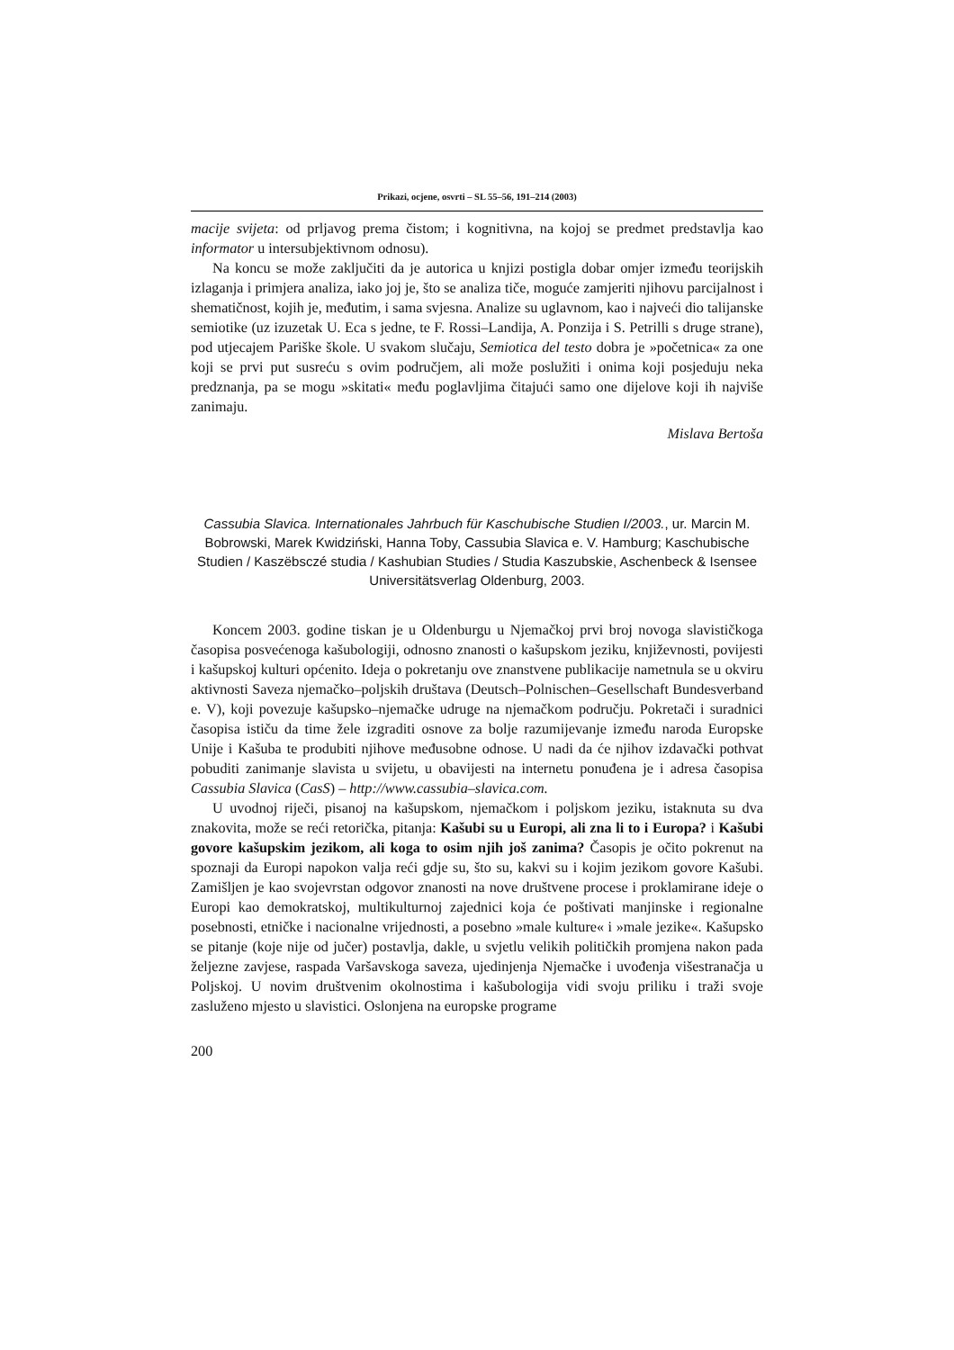Prikazi, ocjene, osvrti – SL 55–56, 191–214 (2003)
macije svijeta: od prljavog prema čistom; i kognitivna, na kojoj se predmet predstavlja kao informator u intersubjektivnom odnosu).
Na koncu se može zaključiti da je autorica u knjizi postigla dobar omjer između teorijskih izlaganja i primjera analiza, iako joj je, što se analiza tiče, moguće zamjeriti njihovu parcijalnost i shematičnost, kojih je, međutim, i sama svjesna. Analize su uglavnom, kao i najveći dio talijanske semiotike (uz izuzetak U. Eca s jedne, te F. Rossi–Landija, A. Ponzija i S. Petrilli s druge strane), pod utjecajem Pariške škole. U svakom slučaju, Semiotica del testo dobra je »početnica« za one koji se prvi put susreću s ovim područjem, ali može poslužiti i onima koji posjeduju neka predznanja, pa se mogu »skitati« među poglavljima čitajući samo one dijelove koji ih najviše zanimaju.
Mislava Bertoša
Cassubia Slavica. Internationales Jahrbuch für Kaschubische Studien I/2003., ur. Marcin M. Bobrowski, Marek Kwidziński, Hanna Toby, Cassubia Slavica e. V. Hamburg; Kaschubische Studien / Kaszëbsczé studia / Kashubian Studies / Studia Kaszubskie, Aschenbeck & Isensee Universitätsverlag Oldenburg, 2003.
Koncem 2003. godine tiskan je u Oldenburgu u Njemačkoj prvi broj novoga slavističkoga časopisa posvećenoga kašubologiji, odnosno znanosti o kašupskom jeziku, književnosti, povijesti i kašupskoj kulturi općenito. Ideja o pokretanju ove znanstvene publikacije nametnula se u okviru aktivnosti Saveza njemačko–poljskih društava (Deutsch–Polnischen–Gesellschaft Bundesverband e. V), koji povezuje kašupsko–njemačke udruge na njemačkom području. Pokretači i suradnici časopisa ističu da time žele izgraditi osnove za bolje razumijevanje između naroda Europske Unije i Kašuba te produbiti njihove međusobne odnose. U nadi da će njihov izdavački pothvat pobuditi zanimanje slavista u svijetu, u obavijesti na internetu ponuđena je i adresa časopisa Cassubia Slavica (CasS) – http://www.cassubia–slavica.com.
U uvodnoj riječi, pisanoj na kašupskom, njemačkom i poljskom jeziku, istaknuta su dva znakovita, može se reći retorička, pitanja: Kašubi su u Europi, ali zna li to i Europa? i Kašubi govore kašupskim jezikom, ali koga to osim njih još zanima? Časopis je očito pokrenut na spoznaji da Europi napokon valja reći gdje su, što su, kakvi su i kojim jezikom govore Kašubi. Zamišljen je kao svojevrstan odgovor znanosti na nove društvene procese i proklamirane ideje o Europi kao demokratskoj, multikulturnoj zajednici koja će poštivati manjinske i regionalne posebnosti, etničke i nacionalne vrijednosti, a posebno »male kulture« i »male jezike«. Kašupsko se pitanje (koje nije od jučer) postavlja, dakle, u svjetlu velikih političkih promjena nakon pada željezne zavjese, raspada Varšavskoga saveza, ujedinjenja Njemačke i uvođenja višestranačja u Poljskoj. U novim društvenim okolnostima i kašubologija vidi svoju priliku i traži svoje zasluženo mjesto u slavistici. Oslonjena na europske programe
200